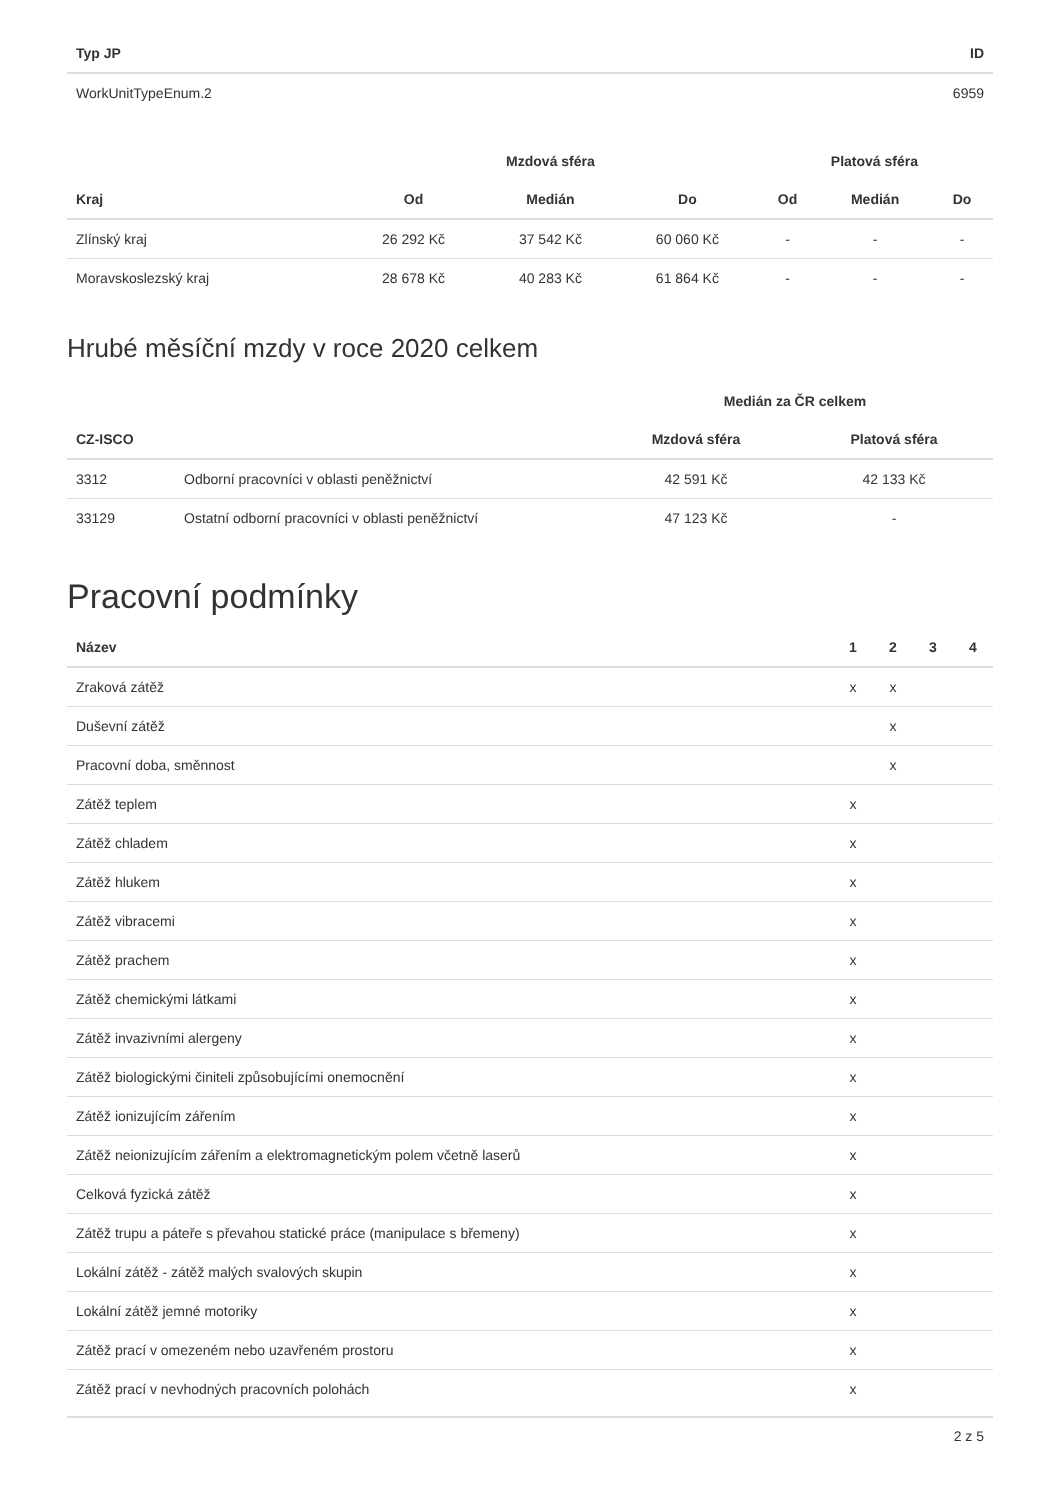| Typ JP | ID |
| --- | --- |
| WorkUnitTypeEnum.2 | 6959 |
| | Mzdová sféra | | | Platová sféra | | |
| --- | --- | --- | --- | --- | --- | --- |
| Kraj | Od | Medián | Do | Od | Medián | Do |
| Zlínský kraj | 26 292 Kč | 37 542 Kč | 60 060 Kč | - | - | - |
| Moravskoslezský kraj | 28 678 Kč | 40 283 Kč | 61 864 Kč | - | - | - |
Hrubé měsíční mzdy v roce 2020 celkem
| | | Medián za ČR celkem | |
| --- | --- | --- | --- |
| CZ-ISCO | | Mzdová sféra | Platová sféra |
| 3312 | Odborní pracovníci v oblasti peněžnictví | 42 591 Kč | 42 133 Kč |
| 33129 | Ostatní odborní pracovníci v oblasti peněžnictví | 47 123 Kč | - |
Pracovní podmínky
| Název | 1 | 2 | 3 | 4 |
| --- | --- | --- | --- | --- |
| Zraková zátěž | x | x | | |
| Duševní zátěž | | x | | |
| Pracovní doba, směnnost | | x | | |
| Zátěž teplem | x | | | |
| Zátěž chladem | x | | | |
| Zátěž hlukem | x | | | |
| Zátěž vibracemi | x | | | |
| Zátěž prachem | x | | | |
| Zátěž chemickými látkami | x | | | |
| Zátěž invazivními alergeny | x | | | |
| Zátěž biologickými činiteli způsobujícími onemocnění | x | | | |
| Zátěž ionizujícím zářením | x | | | |
| Zátěž neionizujícím zářením a elektromagnetickým polem včetně laserů | x | | | |
| Celková fyzická zátěž | x | | | |
| Zátěž trupu a páteře s převahou statické práce (manipulace s břemeny) | x | | | |
| Lokální zátěž - zátěž malých svalových skupin | x | | | |
| Lokální zátěž jemné motoriky | x | | | |
| Zátěž prací v omezeném nebo uzavřeném prostoru | x | | | |
| Zátěž prací v nevhodných pracovních polohách | x | | | |
2 z 5